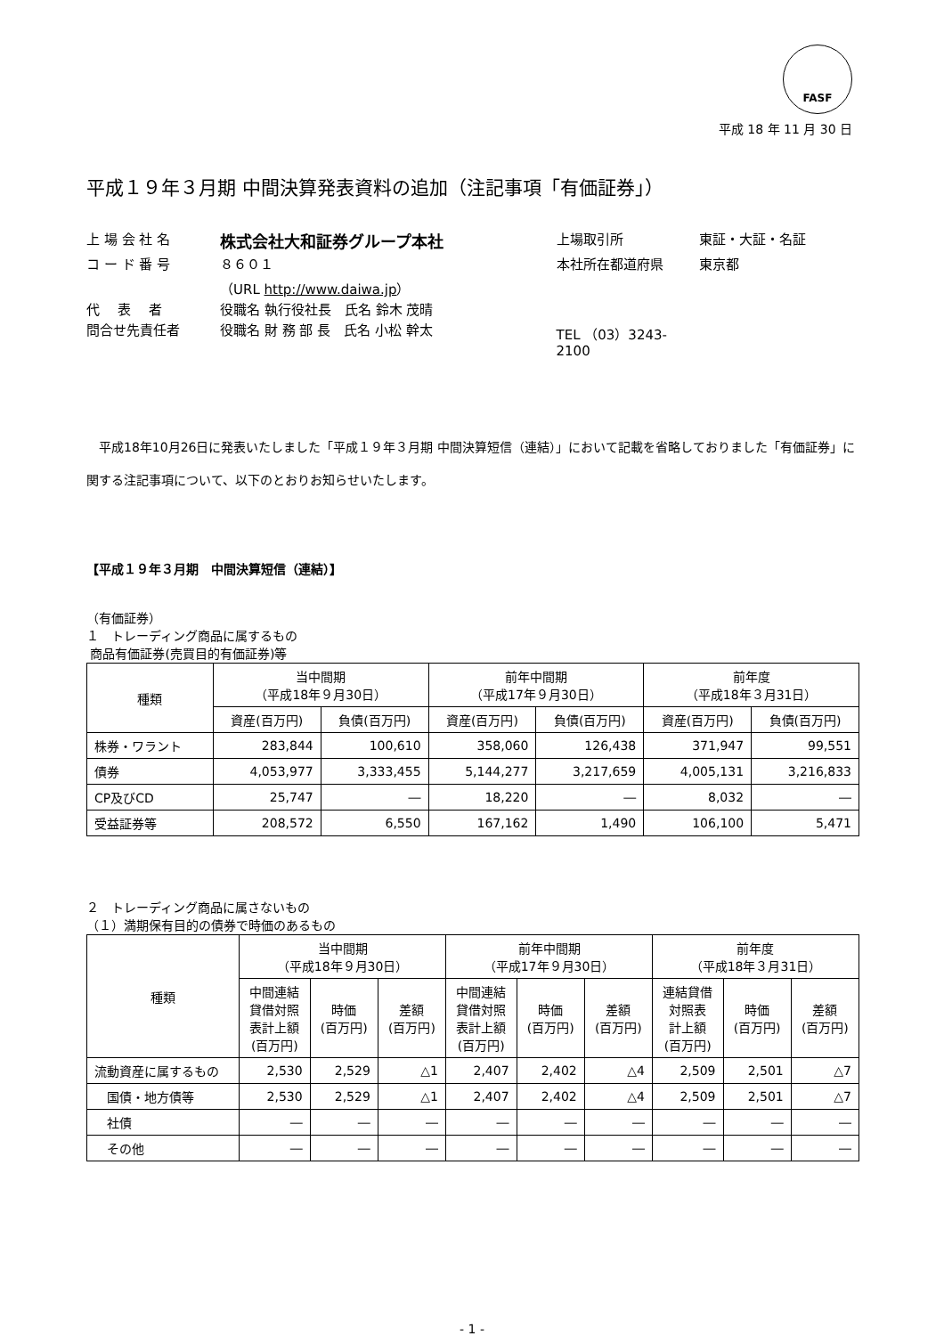FASF
平成 18 年 11 月 30 日
平成１９年３月期 中間決算発表資料の追加（注記事項「有価証券」）
| 上 場 会 社 名 | 株式会社大和証券グループ本社 | 上場取引所 | 東証・大証・名証 |
| コ ー ド 番 号 | ８６０１ | 本社所在都道府県 | 東京都 |
| | （URL http://www.daiwa.jp ） | | |
| 代 表 者 | 役職名 執行役社長 氏名 鈴木 茂晴 | | |
| 問合せ先責任者 | 役職名 財 務 部 長 氏名 小松 幹太 | TEL （03）3243-2100 | |
平成18年10月26日に発表いたしました「平成１９年３月期 中間決算短信（連結）」において記載を省略しておりました「有価証券」に関する注記事項について、以下のとおりお知らせいたします。
【平成１９年３月期　中間決算短信（連結）】
（有価証券）
１　トレーディング商品に属するもの
商品有価証券(売買目的有価証券)等
| 種類 | 当中間期 （平成18年９月30日） | | 前年中間期 （平成17年９月30日） | | 前年度 （平成18年３月31日） | |
| --- | --- | --- | --- | --- | --- | --- |
| | 資産(百万円) | 負債(百万円) | 資産(百万円) | 負債(百万円) | 資産(百万円) | 負債(百万円) |
| 株券・ワラント | 283,844 | 100,610 | 358,060 | 126,438 | 371,947 | 99,551 |
| 債券 | 4,053,977 | 3,333,455 | 5,144,277 | 3,217,659 | 4,005,131 | 3,216,833 |
| CP及びCD | 25,747 | ― | 18,220 | ― | 8,032 | ― |
| 受益証券等 | 208,572 | 6,550 | 167,162 | 1,490 | 106,100 | 5,471 |
２　トレーディング商品に属さないもの
（１）満期保有目的の債券で時価のあるもの
| 種類 | 当中間期 （平成18年９月30日） | | | 前年中間期 （平成17年９月30日） | | | 前年度 （平成18年３月31日） | | |
| --- | --- | --- | --- | --- | --- | --- | --- | --- | --- |
| | 中間連結 貸借対照 表計上額 (百万円) | 時価 (百万円) | 差額 (百万円) | 中間連結 貸借対照 表計上額 (百万円) | 時価 (百万円) | 差額 (百万円) | 連結貸借 対照表 計上額 (百万円) | 時価 (百万円) | 差額 (百万円) |
| 流動資産に属するもの | 2,530 | 2,529 | △1 | 2,407 | 2,402 | △4 | 2,509 | 2,501 | △7 |
| 国債・地方債等 | 2,530 | 2,529 | △1 | 2,407 | 2,402 | △4 | 2,509 | 2,501 | △7 |
| 社債 | ― | ― | ― | ― | ― | ― | ― | ― | ― |
| その他 | ― | ― | ― | ― | ― | ― | ― | ― | ― |
- 1 -